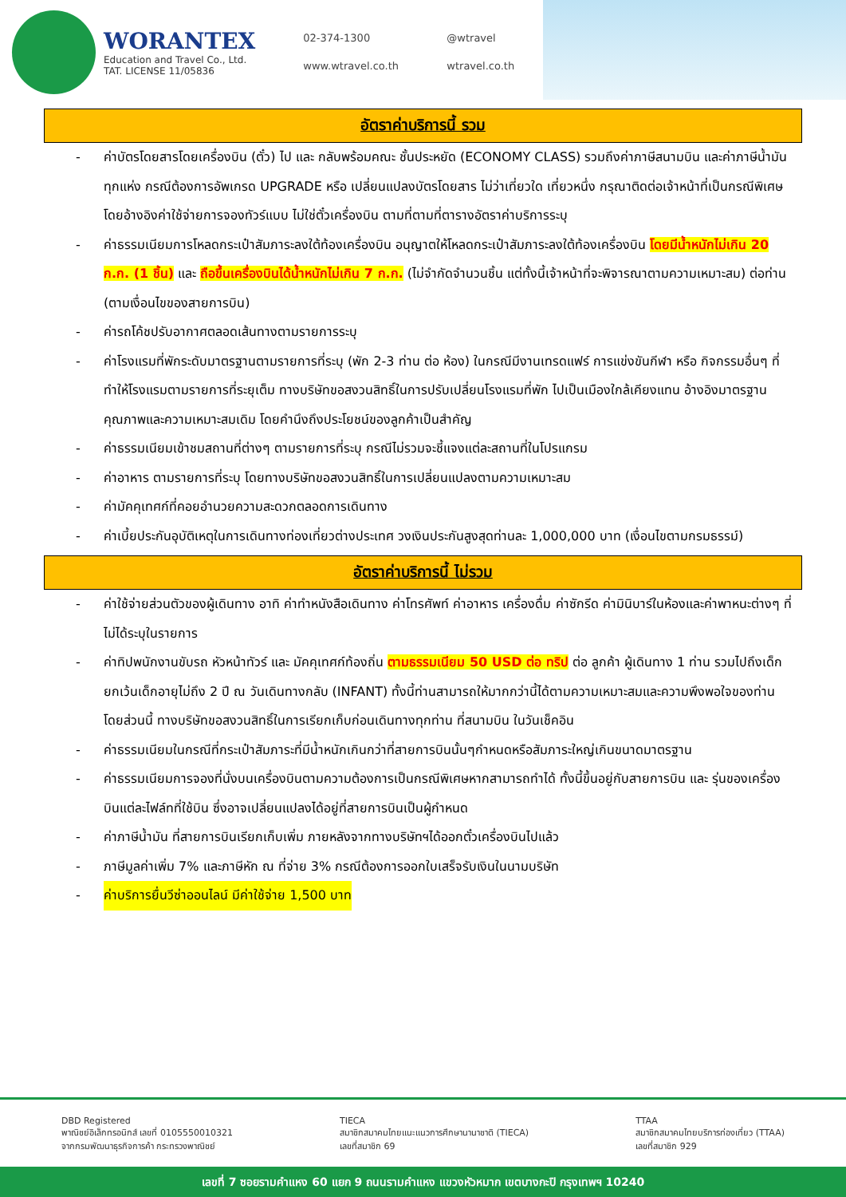WORANTEX
Education and Travel Co., Ltd.
TAT. LICENSE 11/05836
02-374-1300 @wtravel www.wtravel.co.th wtravel.co.th
อัตราค่าบริการนี้ รวม
- ค่าบัตรโดยสารโดยเครื่องบิน (ตั๋ว) ไป และ กลับพร้อมคณะ ชั้นประหยัด (ECONOMY CLASS) รวมถึงค่าภาษีสนามบิน และค่าภาษีน้ำมันทุกแห่ง กรณีต้องการอัพเกรด UPGRADE หรือ เปลี่ยนแปลงบัตรโดยสาร ไม่ว่าเที่ยวใด เที่ยวหนึ่ง กรุณาติดต่อเจ้าหน้าที่เป็นกรณีพิเศษ โดยอ้างอิงค่าใช้จ่ายการจองทัวร์แบบ ไม่ใช่ตั๋วเครื่องบิน ตามที่ตามที่ตารางอัตราค่าบริการระบุ
- ค่าธรรมเนียมการโหลดกระเป๋าสัมภาระลงใต้ท้องเครื่องบิน อนุญาตให้โหลดกระเป๋าสัมภาระลงใต้ท้องเครื่องบิน โดยมีน้ำหนักไม่เกิน 20 ก.ก. (1 ชิ้น) และ ถือขึ้นเครื่องบินได้น้ำหนักไม่เกิน 7 ก.ก. (ไม่จำกัดจำนวนชิ้น แต่ทั้งนี้เจ้าหน้าที่จะพิจารณาตามความเหมาะสม) ต่อท่าน (ตามเงื่อนไขของสายการบิน)
- ค่ารถโค้ชปรับอากาศตลอดเส้นทางตามรายการระบุ
- ค่าโรงแรมที่พักระดับมาตรฐานตามรายการที่ระบุ (พัก 2-3 ท่าน ต่อ ห้อง) ในกรณีมีงานเทรดแฟร์ การแข่งขันกีฬา หรือ กิจกรรมอื่นๆ ที่ทำให้โรงแรมตามรายการที่ระยุเต็ม ทางบริษัทขอสงวนสิทธิ์ในการปรับเปลี่ยนโรงแรมที่พัก ไปเป็นเมืองใกล้เคียงแทน อ้างอิงมาตรฐานคุณภาพและความเหมาะสมเดิม โดยคำนึงถึงประโยชน์ของลูกค้าเป็นสำคัญ
- ค่าธรรมเนียมเข้าชมสถานที่ต่างๆ ตามรายการที่ระบุ กรณีไม่รวมจะชี้แจงแต่ละสถานที่ในโปรแกรม
- ค่าอาหาร ตามรายการที่ระบุ โดยทางบริษัทขอสงวนสิทธิ์ในการเปลี่ยนแปลงตามความเหมาะสม
- ค่ามัคคุเทศก์ที่คอยอำนวยความสะดวกตลอดการเดินทาง
- ค่าเบี้ยประกันอุบัติเหตุในการเดินทางท่องเที่ยวต่างประเทศ วงเงินประกันสูงสุดท่านละ 1,000,000 บาท (เงื่อนไขตามกรมธรรม์)
อัตราค่าบริการนี้ ไม่รวม
- ค่าใช้จ่ายส่วนตัวของผู้เดินทาง อาทิ ค่าทำหนังสือเดินทาง ค่าโทรศัพท์ ค่าอาหาร เครื่องดื่ม ค่าซักรีด ค่ามินิบาร์ในห้องและค่าพาหนะต่างๆ ที่ไม่ได้ระบุในรายการ
- ค่าทิปพนักงานขับรถ หัวหน้าทัวร์ และ มัคคุเทศก์ท้องถิ่น ตามธรรมเนียม 50 USD ต่อ ทริป ต่อ ลูกค้า ผู้เดินทาง 1 ท่าน รวมไปถึงเด็ก ยกเว้นเด็กอายุไม่ถึง 2 ปี ณ วันเดินทางกลับ (INFANT) ทั้งนี้ท่านสามารถให้มากกว่านี้ได้ตามความเหมาะสมและความพึงพอใจของท่าน โดยส่วนนี้ ทางบริษัทขอสงวนสิทธิ์ในการเรียกเก็บก่อนเดินทางทุกท่าน ที่สนามบิน ในวันเช็คอิน
- ค่าธรรมเนียมในกรณีที่กระเป๋าสัมภาระที่มีน้ำหนักเกินกว่าที่สายการบินนั้นๆกำหนดหรือสัมภาระใหญ่เกินขนาดมาตรฐาน
- ค่าธรรมเนียมการจองที่นั่งบนเครื่องบินตามความต้องการเป็นกรณีพิเศษหากสามารถทำได้ ทั้งนี้ขึ้นอยู่กับสายการบิน และ รุ่นของเครื่องบินแต่ละไฟล์ทที่ใช้บิน ซึ่งอาจเปลี่ยนแปลงได้อยู่ที่สายการบินเป็นผู้กำหนด
- ค่าภาษีน้ำมัน ที่สายการบินเรียกเก็บเพิ่ม ภายหลังจากทางบริษัทฯได้ออกตั๋วเครื่องบินไปแล้ว
- ภาษีมูลค่าเพิ่ม 7% และภาษีหัก ณ ที่จ่าย 3% กรณีต้องการออกใบเสร็จรับเงินในนามบริษัท
- ค่าบริการยื่นวีซ่าออนไลน์ มีค่าใช้จ่าย 1,500 บาท
DBD Registered
พาณิชย์อิเล็กทรอนิกส์ เลขที่ 0105550010321
จากกรมพัฒนาธุรกิจการค้า กระทรวงพาณิชย์
TIECA
สมาชิกสมาคมไทยแนะแนวการศึกษานานาชาติ (TIECA)
เลขที่สมาชิก 69
TTAA
สมาชิกสมาคมไทยบริการท่องเที่ยว (TTAA)
เลขที่สมาชิก 929
เลขที่ 7 ซอยรามคำแหง 60 แยก 9 ถนนรามคำแหง แขวงหัวหมาก เขตบางกะปิ กรุงเทพฯ 10240